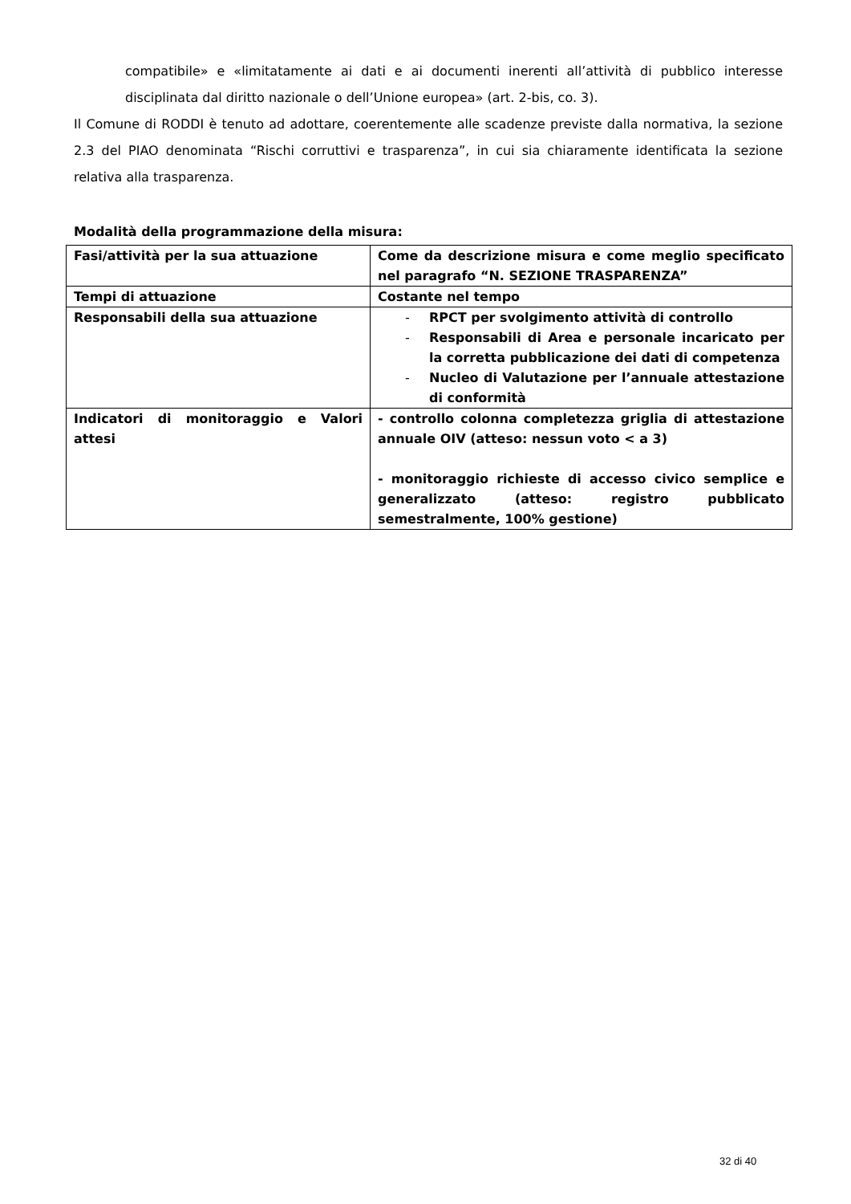compatibile» e «limitatamente ai dati e ai documenti inerenti all’attività di pubblico interesse disciplinata dal diritto nazionale o dell’Unione europea» (art. 2-bis, co. 3).
Il Comune di RODDI è tenuto ad adottare, coerentemente alle scadenze previste dalla normativa, la sezione 2.3 del PIAO denominata “Rischi corruttivi e trasparenza”, in cui sia chiaramente identificata la sezione relativa alla trasparenza.
Modalità della programmazione della misura:
| Fasi/attività per la sua attuazione | Come da descrizione misura e come meglio specificato nel paragrafo “N. SEZIONE TRASPARENZA” |
| Tempi di attuazione | Costante nel tempo |
| Responsabili della sua attuazione | - RPCT per svolgimento attività di controllo - Responsabili di Area e personale incaricato per la corretta pubblicazione dei dati di competenza - Nucleo di Valutazione per l’annuale attestazione di conformità |
| Indicatori di monitoraggio e Valori attesi | - controllo colonna completezza griglia di attestazione annuale OIV (atteso: nessun voto < a 3) - monitoraggio richieste di accesso civico semplice e generalizzato (atteso: registro pubblicato semestralmente, 100% gestione) |
32 di 40